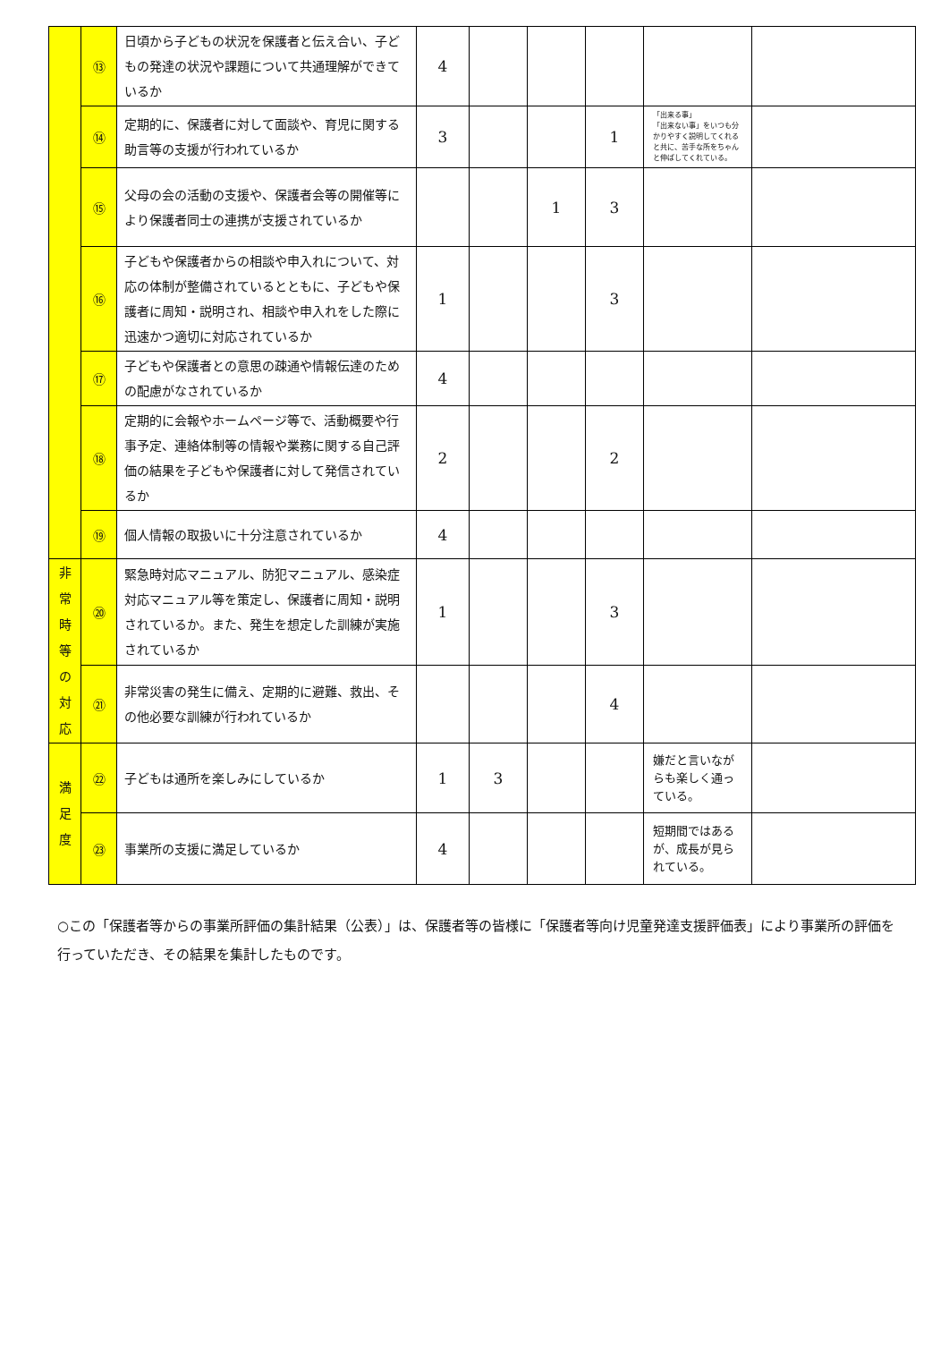| | ⑬ | 日頃から子どもの状況を保護者と伝え合い、子どもの発達の状況や課題について共通理解ができているか | 4 | | | | | |
| | ⑭ | 定期的に、保護者に対して面談や、育児に関する助言等の支援が行われているか | 3 | | | 1 | 「出来る事」 「出来ない事」をいつも分かりやすく説明してくれると共に、苦手な所をちゃんと伸ばしてくれている。 | |
| | ⑮ | 父母の会の活動の支援や、保護者会等の開催等により保護者同士の連携が支援されているか | | | 1 | 3 | | |
| | ⑯ | 子どもや保護者からの相談や申入れについて、対応の体制が整備されているとともに、子どもや保護者に周知・説明され、相談や申入れをした際に迅速かつ適切に対応されているか | 1 | | | 3 | | |
| | ⑰ | 子どもや保護者との意思の疎通や情報伝達のための配慮がなされているか | 4 | | | | | |
| | ⑱ | 定期的に会報やホームページ等で、活動概要や行事予定、連絡体制等の情報や業務に関する自己評価の結果を子どもや保護者に対して発信されているか | 2 | | | 2 | | |
| | ⑲ | 個人情報の取扱いに十分注意されているか | 4 | | | | | |
| 非 常 時 等 の 対 応 | ⑳ | 緊急時対応マニュアル、防犯マニュアル、感染症対応マニュアル等を策定し、保護者に周知・説明されているか。また、発生を想定した訓練が実施されているか | 1 | | | 3 | | |
| | ㉑ | 非常災害の発生に備え、定期的に避難、救出、その他必要な訓練が行われているか | | | | 4 | | |
| 満 足 度 | ㉒ | 子どもは通所を楽しみにしているか | 1 | 3 | | | 嫌だと言いながらも楽しく通っている。 | |
| | ㉓ | 事業所の支援に満足しているか | 4 | | | | 短期間ではあるが、成長が見られている。 | |
○この「保護者等からの事業所評価の集計結果（公表）」は、保護者等の皆様に「保護者等向け児童発達支援評価表」により事業所の評価を行っていただき、その結果を集計したものです。